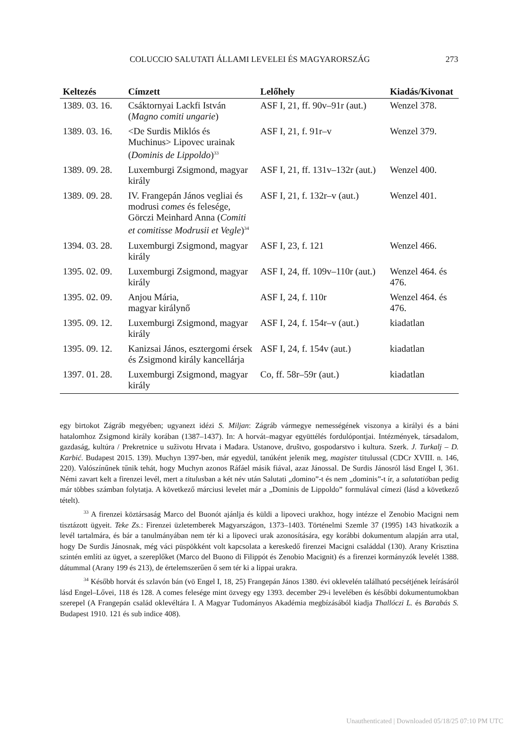COLUCCIO SALUTATI ÁLLAMI LEVELEI ÉS MAGYARORSZÁG 273
| Keltezés | Címzett | Lelőhely | Kiadás/Kivonat |
| --- | --- | --- | --- |
| 1389. 03. 16. | Csáktornyai Lackfi István ( Magno comiti ungarie ) | ASF I, 21, ff. 90v–91r (aut.) | Wenzel 378. |
| 1389. 03. 16. | <De Surdis Miklós és Muchinus> Lipovec urainak ( Dominis de Lippoldo )<sup>33</sup> | ASF I, 21, f. 91r–v | Wenzel 379. |
| 1389. 09. 28. | Luxemburgi Zsigmond, magyar király | ASF I, 21, ff. 131v–132r (aut.) | Wenzel 400. |
| 1389. 09. 28. | IV. Frangepán János vegliai és modrusi comes és feleség­e, Görczi Meinhard Anna ( Comiti et comitisse Modrusii et Vegle )<sup>34</sup> | ASF I, 21, f. 132r–v (aut.) | Wenzel 401. |
| 1394. 03. 28. | Luxemburgi Zsigmond, magyar király | ASF I, 23, f. 121 | Wenzel 466. |
| 1395. 02. 09. | Luxemburgi Zsigmond, magyar király | ASF I, 24, ff. 109v–110r (aut.) | Wenzel 464. és 476. |
| 1395. 02. 09. | Anjou Mária, magyar királynő | ASF I, 24, f. 110r | Wenzel 464. és 476. |
| 1395. 09. 12. | Luxemburgi Zsigmond, magyar király | ASF I, 24, f. 154r–v (aut.) | kiadatlan |
| 1395. 09. 12. | Kanizsai János, esztergomi érsek és Zsigmond király kancellárja | ASF I, 24, f. 154v (aut.) | kiadatlan |
| 1397. 01. 28. | Luxemburgi Zsigmond, magyar király | Co, ff. 58r–59r (aut.) | kiadatlan |
egy birtokot Zágráb megyében; ugyanezt idézi S. Miljan: Zágráb vármegye nemességének viszonya a királyi és a báni hatalomhoz Zsigmond király korában (1387–1437). In: A horvát–magyar együttélés fordulópontjai. Intézmények, társadalom, gazdaság, kultúra / Prekretnice u suživotu Hrvata i Mađara. Ustanove, društvo, gospodarstvo i kultura. Szerk. J. Turkalj – D. Karbić. Budapest 2015. 139). Muchyn 1397-ben, már egyedül, tanúként jelenik meg, magister titulussal (CDCr XVIII. n. 146, 220). Valószínűnek tűnik tehát, hogy Muchyn azonos Ráfáel másik fiával, azaz Jánossal. De Surdis Jánosról lásd Engel I, 361. Némi zavart kelt a firenzei levél, mert a titulusban a két név után Salutati „domino”-t és nem „dominis”-t ír, a salutatióban pedig már többes számban folytatja. A következő márciusi levelet már a „Dominis de Lippoldo” formulával címezi (lásd a következő tételt).
<sup>33</sup> A firenzei köztársaság Marco del Buonót ajánlja és küldi a lipoveci urakhoz, hogy intézze el Zenobio Macigni nem tisztázott ügyeit. Teke Zs.: Firenzei üzletemberek Magyarszágon, 1373–1403. Történelmi Szemle 37 (1995) 143 hivatkozik a levél tartalmára, és bár a tanulmányában nem tér ki a lipoveci urak azonosítására, egy korábbi dokumentum alapján arra utal, hogy De Surdis Jánosnak, még váci püspökként volt kapcsolata a kereskedő firenzei Macigni családdal (130). Arany Krisztina szintén említi az ügyet, a szereplőket (Marco del Buono di Filippót és Zenobio Macignit) és a firenzei kormányzók levelét 1388. dátummal (Arany 199 és 213), de értelemszerűen ő sem tér ki a lippai urakra.
<sup>34</sup> Később horvát és szlavón bán (vö Engel I, 18, 25) Frangepán János 1380. évi oklevelén található pecsétjének leírásáról lásd Engel–Lővei, 118 és 128. A comes felesége mint özvegy egy 1393. december 29-i levelében és későbbi dokumentumokban szerepel (A Frangepán család oklevéltára I. A Magyar Tudományos Akadémia megbízásából kiadja Thallóczi L. és Barabás S. Budapest 1910. 121 és sub indice 408).
Unauthenticated | Downloaded 05/18/25 07:10 PM UTC